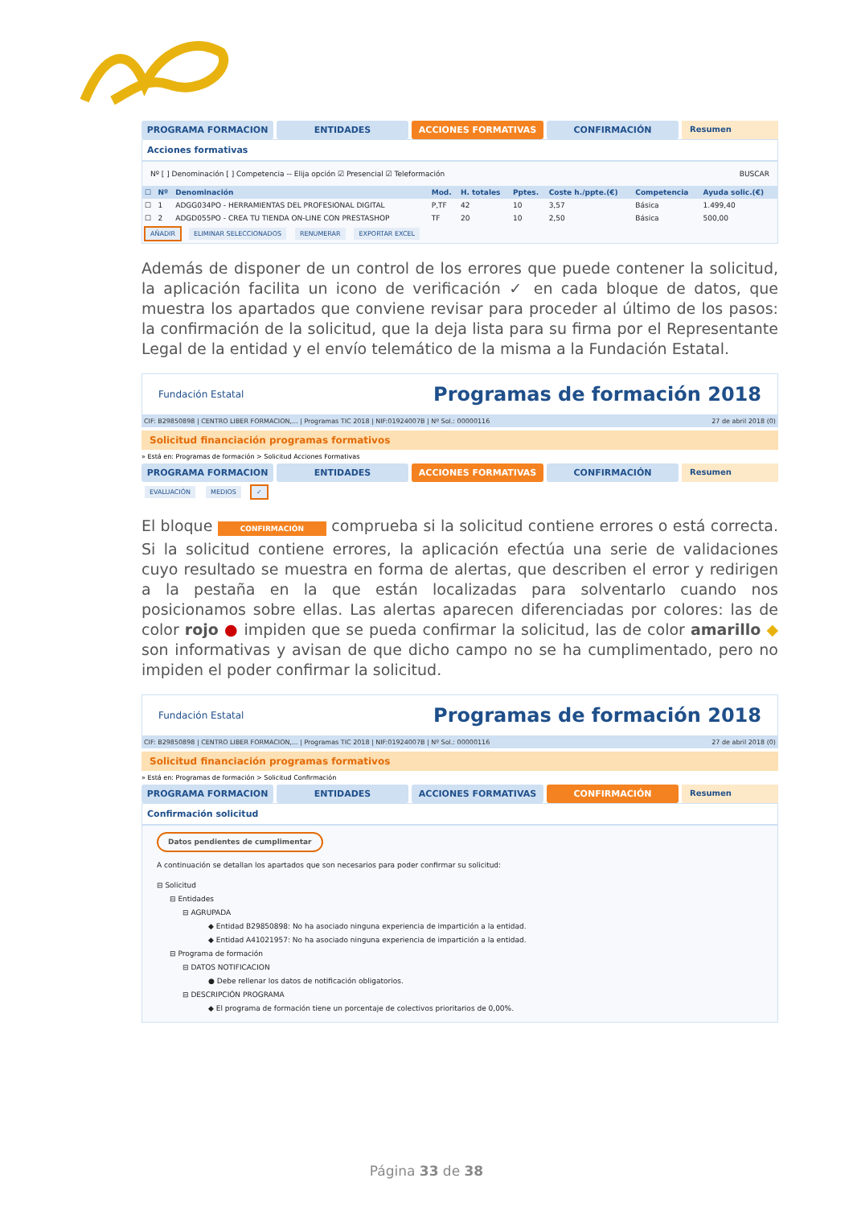PROGRAMA FORMACION ENTIDADES ACCIONES FORMATIVAS CONFIRMACIÓN Resumen
Acciones formativas
Nº [ ] Denominación [ ] Competencia -- Elija opción ☑ Presencial ☑ Teleformación BUSCAR
| ☐ | Nº | Denominación | Mod. | H. totales | Pptes. | Coste h./ppte.(€) | Competencia | Ayuda solic.(€) |
| --- | --- | --- | --- | --- | --- | --- | --- | --- |
| ☐ | 1 | ADGG034PO - HERRAMIENTAS DEL PROFESIONAL DIGITAL | P,TF | 42 | 10 | 3,57 | Básica | 1.499,40 |
| ☐ | 2 | ADGD055PO - CREA TU TIENDA ON-LINE CON PRESTASHOP | TF | 20 | 10 | 2,50 | Básica | 500,00 |
AÑADIR ELIMINAR SELECCIONADOS RENUMERAR EXPORTAR EXCEL
Además de disponer de un control de los errores que puede contener la solicitud, la aplicación facilita un icono de verificación ✓ en cada bloque de datos, que muestra los apartados que conviene revisar para proceder al último de los pasos: la confirmación de la solicitud, que la deja lista para su firma por el Representante Legal de la entidad y el envío telemático de la misma a la Fundación Estatal.
Fundación Estatal Programas de formación 2018
CIF: B29850898 | CENTRO LIBER FORMACION,... | Programas TIC 2018 | NIF:01924007B | Nº Sol.: 00000116 27 de abril 2018 (0)
Solicitud financiación programas formativos
» Está en: Programas de formación > Solicitud Acciones Formativas
PROGRAMA FORMACION ENTIDADES ACCIONES FORMATIVAS CONFIRMACIÓN Resumen
EVALUACIÓN MEDIOS ✓
El bloque CONFIRMACIÓN comprueba si la solicitud contiene errores o está correcta. Si la solicitud contiene errores, la aplicación efectúa una serie de validaciones cuyo resultado se muestra en forma de alertas, que describen el error y redirigen a la pestaña en la que están localizadas para solventarlo cuando nos posicionamos sobre ellas. Las alertas aparecen diferenciadas por colores: las de color rojo ● impiden que se pueda confirmar la solicitud, las de color amarillo ◆ son informativas y avisan de que dicho campo no se ha cumplimentado, pero no impiden el poder confirmar la solicitud.
Fundación Estatal Programas de formación 2018
CIF: B29850898 | CENTRO LIBER FORMACION,... | Programas TIC 2018 | NIF:01924007B | Nº Sol.: 00000116 27 de abril 2018 (0)
Solicitud financiación programas formativos
» Está en: Programas de formación > Solicitud Confirmación
PROGRAMA FORMACION ENTIDADES ACCIONES FORMATIVAS CONFIRMACIÓN Resumen
Confirmación solicitud
Datos pendientes de cumplimentar
A continuación se detallan los apartados que son necesarios para poder confirmar su solicitud:
⊟ Solicitud
⊟ Entidades
⊟ AGRUPADA
◆ Entidad B29850898: No ha asociado ninguna experiencia de impartición a la entidad.
◆ Entidad A41021957: No ha asociado ninguna experiencia de impartición a la entidad.
⊟ Programa de formación
⊟ DATOS NOTIFICACION
● Debe rellenar los datos de notificación obligatorios.
⊟ DESCRIPCIÓN PROGRAMA
◆ El programa de formación tiene un porcentaje de colectivos prioritarios de 0,00%.
Página 33 de 38